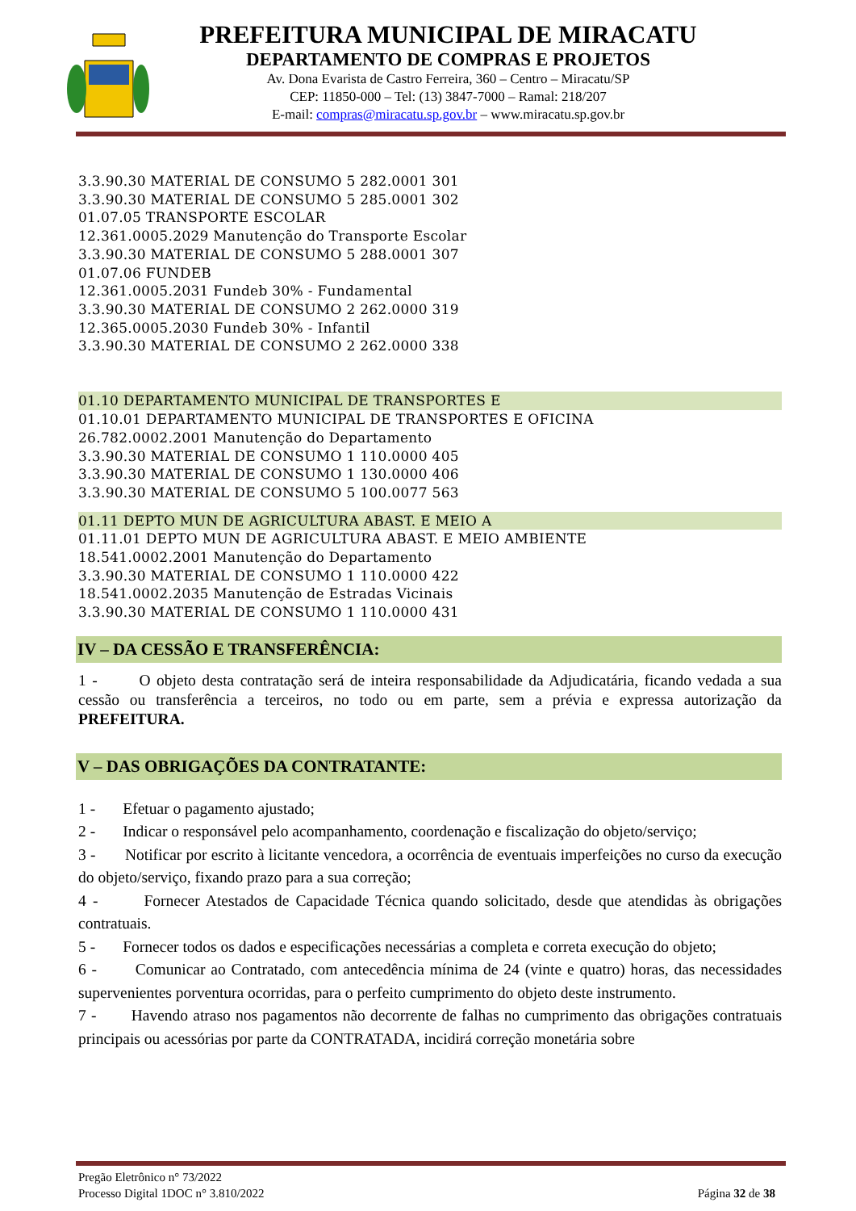PREFEITURA MUNICIPAL DE MIRACATU
DEPARTAMENTO DE COMPRAS E PROJETOS
Av. Dona Evarista de Castro Ferreira, 360 – Centro – Miracatu/SP
CEP: 11850-000 – Tel: (13) 3847-7000 – Ramal: 218/207
E-mail: compras@miracatu.sp.gov.br – www.miracatu.sp.gov.br
3.3.90.30 MATERIAL DE CONSUMO 5 282.0001 301
3.3.90.30 MATERIAL DE CONSUMO 5 285.0001 302
01.07.05 TRANSPORTE ESCOLAR
12.361.0005.2029 Manutenção do Transporte Escolar
3.3.90.30 MATERIAL DE CONSUMO 5 288.0001 307
01.07.06 FUNDEB
12.361.0005.2031 Fundeb 30% - Fundamental
3.3.90.30 MATERIAL DE CONSUMO 2 262.0000 319
12.365.0005.2030 Fundeb 30% - Infantil
3.3.90.30 MATERIAL DE CONSUMO 2 262.0000 338
01.10 DEPARTAMENTO MUNICIPAL DE TRANSPORTES E
01.10.01 DEPARTAMENTO MUNICIPAL DE TRANSPORTES E OFICINA
26.782.0002.2001 Manutenção do Departamento
3.3.90.30 MATERIAL DE CONSUMO 1 110.0000 405
3.3.90.30 MATERIAL DE CONSUMO 1 130.0000 406
3.3.90.30 MATERIAL DE CONSUMO 5 100.0077 563
01.11 DEPTO MUN DE AGRICULTURA ABAST. E MEIO A
01.11.01 DEPTO MUN DE AGRICULTURA ABAST. E MEIO AMBIENTE
18.541.0002.2001 Manutenção do Departamento
3.3.90.30 MATERIAL DE CONSUMO 1 110.0000 422
18.541.0002.2035 Manutenção de Estradas Vicinais
3.3.90.30 MATERIAL DE CONSUMO 1 110.0000 431
IV – DA CESSÃO E TRANSFERÊNCIA:
1 - O objeto desta contratação será de inteira responsabilidade da Adjudicatária, ficando vedada a sua cessão ou transferência a terceiros, no todo ou em parte, sem a prévia e expressa autorização da PREFEITURA.
V – DAS OBRIGAÇÕES DA CONTRATANTE:
1 - Efetuar o pagamento ajustado;
2 - Indicar o responsável pelo acompanhamento, coordenação e fiscalização do objeto/serviço;
3 - Notificar por escrito à licitante vencedora, a ocorrência de eventuais imperfeições no curso da execução do objeto/serviço, fixando prazo para a sua correção;
4 - Fornecer Atestados de Capacidade Técnica quando solicitado, desde que atendidas às obrigações contratuais.
5 - Fornecer todos os dados e especificações necessárias a completa e correta execução do objeto;
6 - Comunicar ao Contratado, com antecedência mínima de 24 (vinte e quatro) horas, das necessidades supervenientes porventura ocorridas, para o perfeito cumprimento do objeto deste instrumento.
7 - Havendo atraso nos pagamentos não decorrente de falhas no cumprimento das obrigações contratuais principais ou acessórias por parte da CONTRATADA, incidirá correção monetária sobre
Pregão Eletrônico n° 73/2022
Processo Digital 1DOC n° 3.810/2022 Página 32 de 38